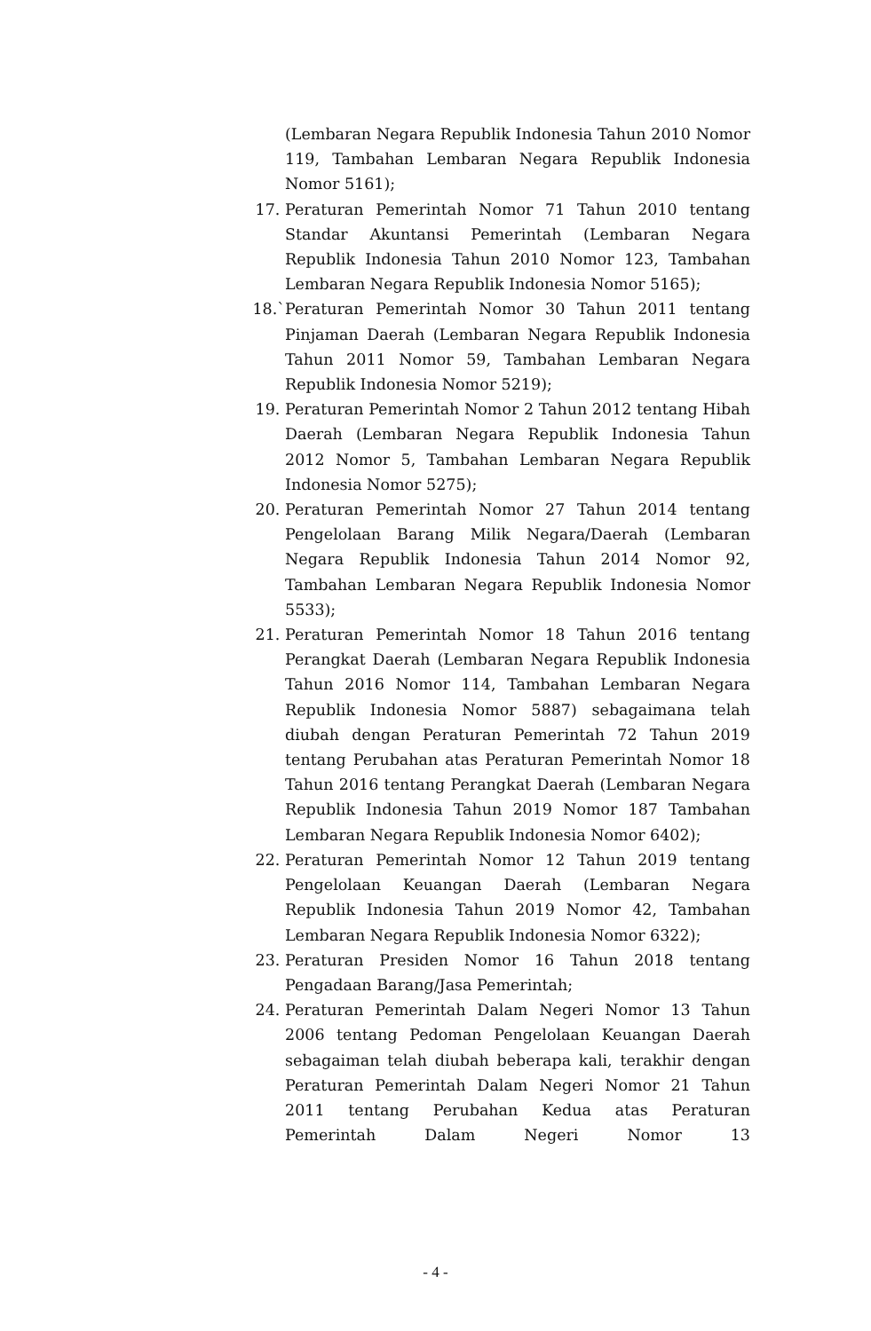(Lembaran Negara Republik Indonesia Tahun 2010 Nomor 119, Tambahan Lembaran Negara Republik Indonesia Nomor 5161);
17. Peraturan Pemerintah Nomor 71 Tahun 2010 tentang Standar Akuntansi Pemerintah (Lembaran Negara Republik Indonesia Tahun 2010 Nomor 123, Tambahan Lembaran Negara Republik Indonesia Nomor 5165);
18.` Peraturan Pemerintah Nomor 30 Tahun 2011 tentang Pinjaman Daerah (Lembaran Negara Republik Indonesia Tahun 2011 Nomor 59, Tambahan Lembaran Negara Republik Indonesia Nomor 5219);
19. Peraturan Pemerintah Nomor 2 Tahun 2012 tentang Hibah Daerah (Lembaran Negara Republik Indonesia Tahun 2012 Nomor 5, Tambahan Lembaran Negara Republik Indonesia Nomor 5275);
20. Peraturan Pemerintah Nomor 27 Tahun 2014 tentang Pengelolaan Barang Milik Negara/Daerah (Lembaran Negara Republik Indonesia Tahun 2014 Nomor 92, Tambahan Lembaran Negara Republik Indonesia Nomor 5533);
21. Peraturan Pemerintah Nomor 18 Tahun 2016 tentang Perangkat Daerah (Lembaran Negara Republik Indonesia Tahun 2016 Nomor 114, Tambahan Lembaran Negara Republik Indonesia Nomor 5887) sebagaimana telah diubah dengan Peraturan Pemerintah 72 Tahun 2019 tentang Perubahan atas Peraturan Pemerintah Nomor 18 Tahun 2016 tentang Perangkat Daerah (Lembaran Negara Republik Indonesia Tahun 2019 Nomor 187 Tambahan Lembaran Negara Republik Indonesia Nomor 6402);
22. Peraturan Pemerintah Nomor 12 Tahun 2019 tentang Pengelolaan Keuangan Daerah (Lembaran Negara Republik Indonesia Tahun 2019 Nomor 42, Tambahan Lembaran Negara Republik Indonesia Nomor 6322);
23. Peraturan Presiden Nomor 16 Tahun 2018 tentang Pengadaan Barang/Jasa Pemerintah;
24. Peraturan Pemerintah Dalam Negeri Nomor 13 Tahun 2006 tentang Pedoman Pengelolaan Keuangan Daerah sebagaiman telah diubah beberapa kali, terakhir dengan Peraturan Pemerintah Dalam Negeri Nomor 21 Tahun 2011 tentang Perubahan Kedua atas Peraturan Pemerintah Dalam Negeri Nomor 13
- 4 -